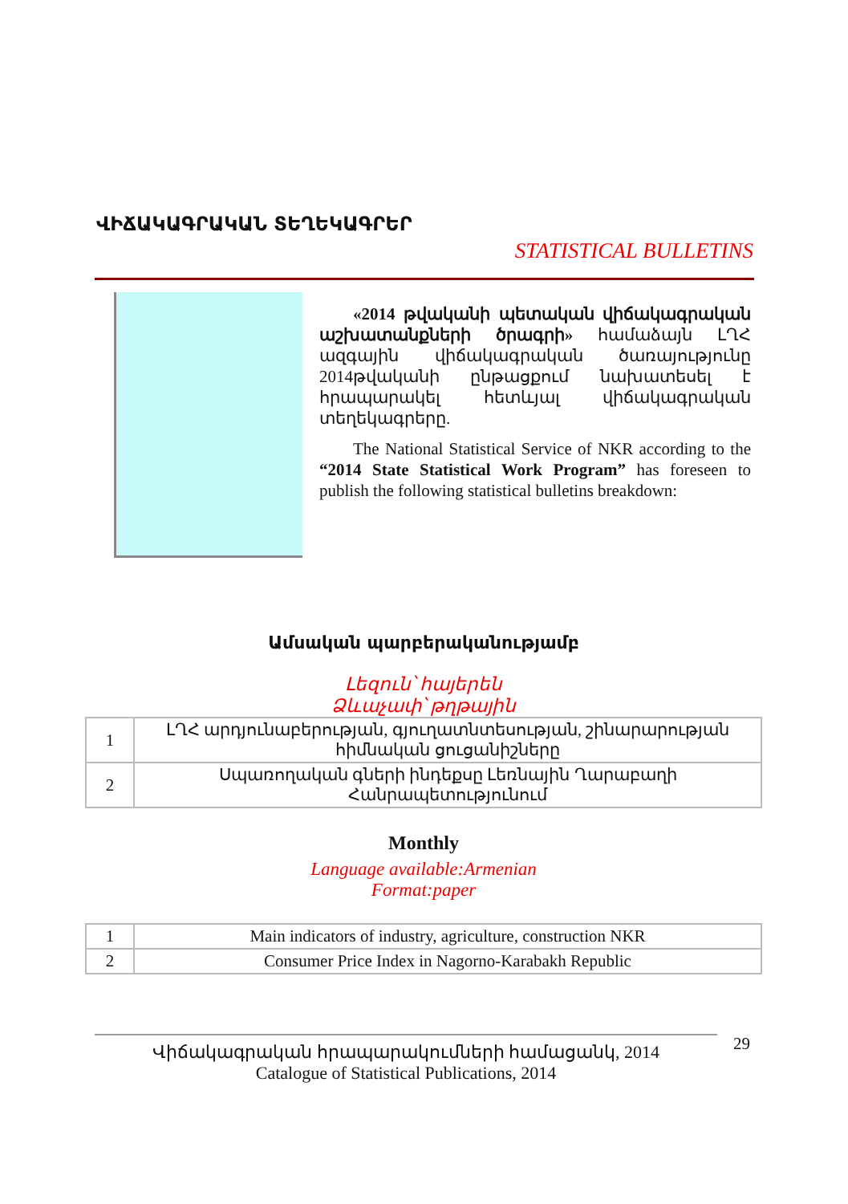ՎԻՃԱԿԱԳՐԱԿԱՆ ՏԵՂԵԿԱԳՐԵՐ
STATISTICAL BULLETINS
«2014 թվականի պետական վիճակագրական աշխատանքների ծրագրի» համաձայն ԼՂՀ ազգային վիճակագրական ծառայությունը 2014թվականի ընթացքում նախատեսել է հրապարակել հետևյալ վիճակագրական տեղեկագրերը.
The National Statistical Service of NKR according to the “2014 State Statistical Work Program” has foreseen to publish the following statistical bulletins breakdown:
Ամսական պարբերականությամբ
Լեզուն՝ հայերեն
Ձևաչափ՝ թղթային
| 1 | ԼՂՀ արդյունաբերության, գյուղատնտեսության, շինարարության հիմնական ցուցանիշները |
| 2 | Սպառողական գների ինդեքսը Լեռնային Ղարաբաղի Հանրապետությունում |
Monthly
Language available:Armenian
Format:paper
| 1 | Main indicators of industry, agriculture, construction NKR |
| 2 | Consumer Price Index in Nagorno-Karabakh Republic |
Վիճակագրական հրապարակումների համացանկ, 2014
Catalogue of Statistical Publications, 2014
29